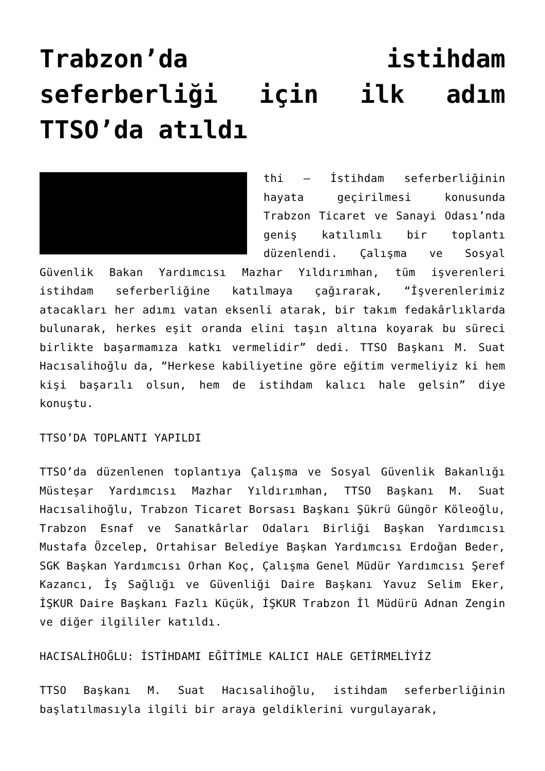Trabzon’da istihdam seferberliği için ilk adım TTSO’da atıldı
thi – İstihdam seferberliğinin hayata geçirilmesi konusunda Trabzon Ticaret ve Sanayi Odası’nda geniş katılımlı bir toplantı düzenlendi. Çalışma ve Sosyal Güvenlik Bakan Yardımcısı Mazhar Yıldırımhan, tüm işverenleri istihdam seferberliğine katılmaya çağırarak, “İşverenlerimiz atacakları her adımı vatan eksenli atarak, bir takım fedakârlıklarda bulunarak, herkes eşit oranda elini taşın altına koyarak bu süreci birlikte başarmamıza katkı vermelidir” dedi. TTSO Başkanı M. Suat Hacısalihoğlu da, “Herkese kabiliyetine göre eğitim vermeliyiz ki hem kişi başarılı olsun, hem de istihdam kalıcı hale gelsin” diye konuştu.
TTSO’DA TOPLANTI YAPILDI
TTSO’da düzenlenen toplantıya Çalışma ve Sosyal Güvenlik Bakanlığı Müsteşar Yardımcısı Mazhar Yıldırımhan, TTSO Başkanı M. Suat Hacısalihoğlu, Trabzon Ticaret Borsası Başkanı Şükrü Güngör Köleoğlu, Trabzon Esnaf ve Sanatkârlar Odaları Birliği Başkan Yardımcısı Mustafa Özcelep, Ortahisar Belediye Başkan Yardımcısı Erdoğan Beder, SGK Başkan Yardımcısı Orhan Koç, Çalışma Genel Müdür Yardımcısı Şeref Kazancı, İş Sağlığı ve Güvenliği Daire Başkanı Yavuz Selim Eker, İŞKUR Daire Başkanı Fazlı Küçük, İŞKUR Trabzon İl Müdürü Adnan Zengin ve diğer ilgililer katıldı.
HACISALİHOĞLU: İSTİHDAMI EĞİTİMLE KALICI HALE GETİRMELİYİZ
TTSO Başkanı M. Suat Hacısalihoğlu, istihdam seferberliğinin başlatılmasıyla ilgili bir araya geldiklerini vurgulayarak,